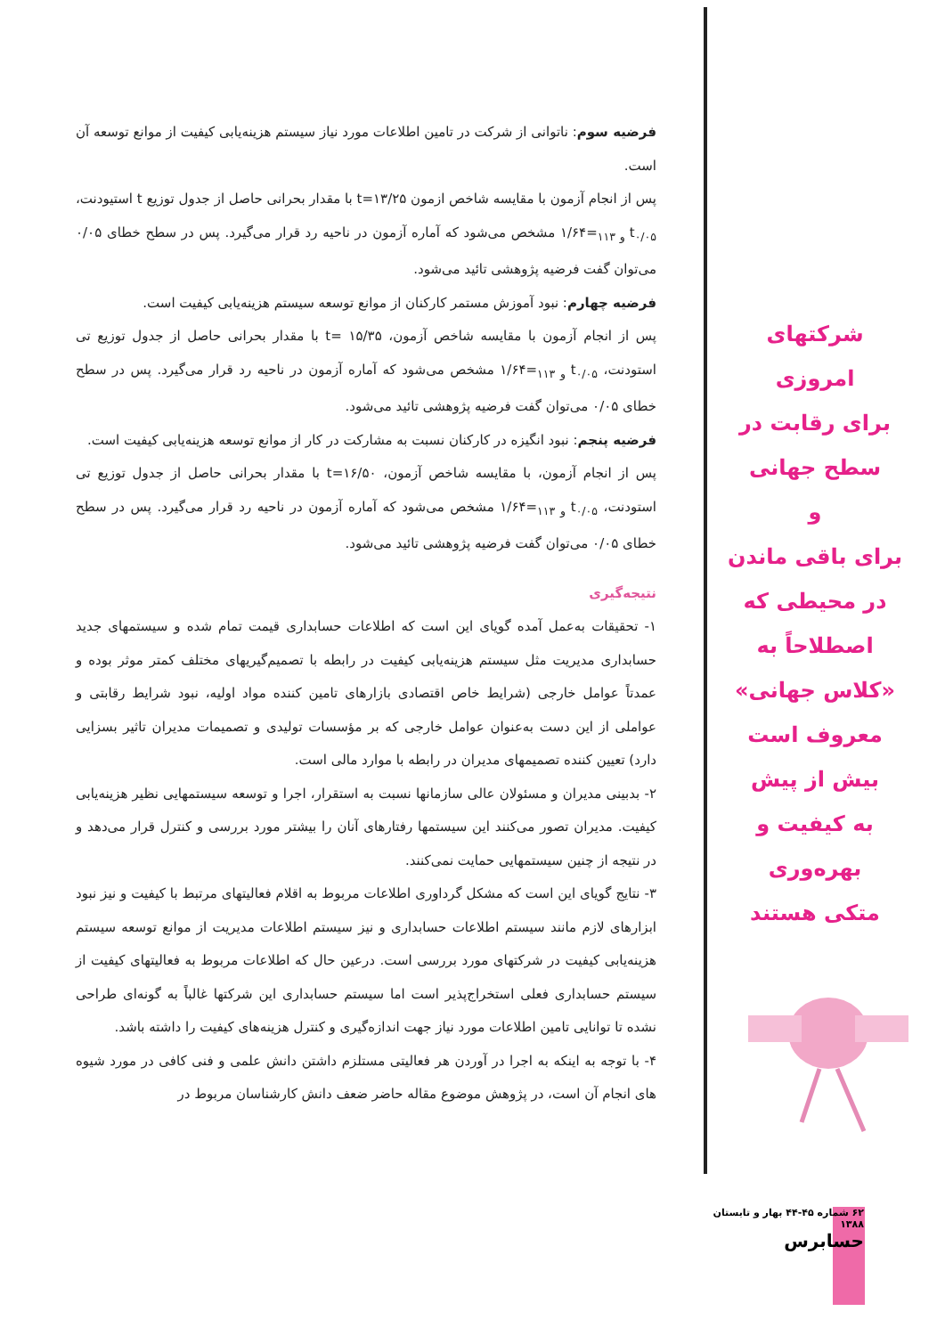فرضیه سوم: ناتوانی از شرکت در تامین اطلاعات مورد نیاز سیستم هزینه‌یابی کیفیت از موانع توسعه آن است.
پس از انجام آزمون با مقایسه شاخص ازمون t=۱۳/۲۵ با مقدار بحرانی حاصل از جدول توزیع t استیودنت، t<sub>۰/۰۵ و ۱۱۳</sub>=۱/۶۴ مشخص می‌شود که آماره آزمون در ناحیه رد قرار می‌گیرد. پس در سطح خطای ۰/۰۵ می‌توان گفت فرضیه پژوهشی تائید می‌شود.
فرضیه چهارم: نبود آموزش مستمر کارکنان از موانع توسعه سیستم هزینه‌یابی کیفیت است.
پس از انجام آزمون با مقایسه شاخص آزمون، t= ۱۵/۳۵ با مقدار بحرانی حاصل از جدول توزیع تی استودنت، t<sub>۰/۰۵ و ۱۱۳</sub>=۱/۶۴ مشخص می‌شود که آماره آزمون در ناحیه رد قرار می‌گیرد. پس در سطح خطای ۰/۰۵ می‌توان گفت فرضیه پژوهشی تائید می‌شود.
فرضیه پنجم: نبود انگیزه در کارکنان نسبت به مشارکت در کار از موانع توسعه هزینه‌یابی کیفیت است.
پس از انجام آزمون، با مقایسه شاخص آزمون، t=۱۶/۵۰ با مقدار بحرانی حاصل از جدول توزیع تی استودنت، t<sub>۰/۰۵ و ۱۱۳</sub>=۱/۶۴ مشخص می‌شود که آماره آزمون در ناحیه رد قرار می‌گیرد. پس در سطح خطای ۰/۰۵ می‌توان گفت فرضیه پژوهشی تائید می‌شود.
نتیجه‌گیری
۱- تحقیقات به‌عمل آمده گویای این است که اطلاعات حسابداری قیمت تمام شده و سیستمهای جدید حسابداری مدیریت مثل سیستم هزینه‌یابی کیفیت در رابطه با تصمیم‌گیریهای مختلف کمتر موثر بوده و عمدتاً عوامل خارجی (شرایط خاص اقتصادی بازارهای تامین کننده مواد اولیه، نبود شرایط رقابتی و عواملی از این دست به‌عنوان عوامل خارجی که بر مؤسسات تولیدی و تصمیمات مدیران تاثیر بسزایی دارد) تعیین کننده تصمیمهای مدیران در رابطه با موارد مالی است.
۲- بدبینی مدیران و مسئولان عالی سازمانها نسبت به استقرار، اجرا و توسعه سیستمهایی نظیر هزینه‌یابی کیفیت. مدیران تصور می‌کنند این سیستمها رفتارهای آنان را بیشتر مورد بررسی و کنترل قرار می‌دهد و در نتیجه از چنین سیستمهایی حمایت نمی‌کنند.
۳- نتایج گویای این است که مشکل گرداوری اطلاعات مربوط به اقلام فعالیتهای مرتبط با کیفیت و نیز نبود ابزارهای لازم مانند سیستم اطلاعات حسابداری و نیز سیستم اطلاعات مدیریت از موانع توسعه سیستم هزینه‌یابی کیفیت در شرکتهای مورد بررسی است. درعین حال که اطلاعات مربوط به فعالیتهای کیفیت از سیستم حسابداری فعلی استخراج‌پذیر است اما سیستم حسابداری این شرکتها غالباً به گونه‌ای طراحی نشده تا توانایی تامین اطلاعات مورد نیاز جهت اندازه‌گیری و کنترل هزینه‌های کیفیت را داشته باشد.
۴- با توجه به اینکه به اجرا در آوردن هر فعالیتی مستلزم داشتن دانش علمی و فنی کافی در مورد شیوه های انجام آن است، در پژوهش موضوع مقاله حاضر ضعف دانش کارشناسان مربوط در
شرکتهای امروزی
برای رقابت در
سطح جهانی
و
برای باقی ماندن
در محیطی که
اصطلاحاً به
«کلاس جهانی»
معروف است
بیش از پیش
به کیفیت و بهره‌وری
متکی هستند
۶۲ شماره ۴۵-۴۴ بهار و تابستان ۱۳۸۸
حسابرس